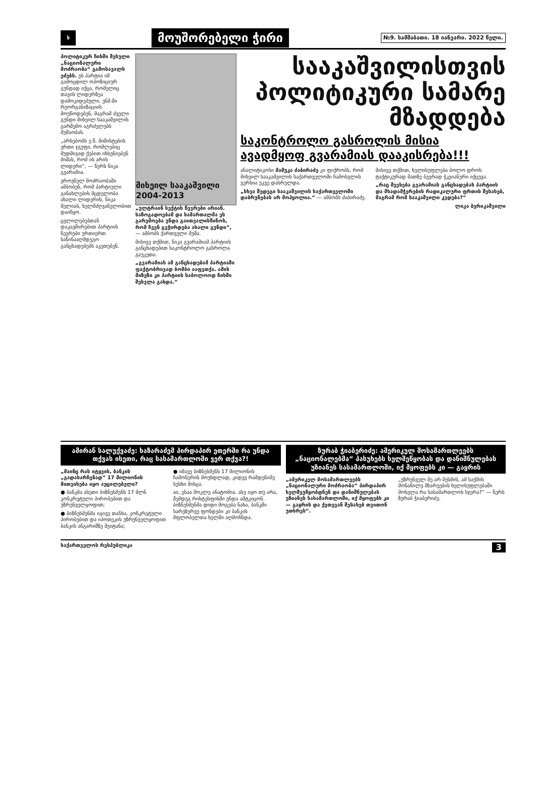ს
მოუშორებელი ჭირი
№9. სამშაბათი. 18 იანვარი. 2022 წელი.
პოლიტიკურ ჩიხში შესული „ნაციონალური მოძრაობა“ გამოსავალს ეძებს. ეს პარტია იმ გამოცდილ ოპოზიციურ გუნდად იქცა, რომელიც თავის ლიდერზეა დამოკიდებული. ენმ-ში რეორგანიზაციის მოუწოდებენ, მაგრამ ძველი გუნდი მიხეილ სააკაშვილის გარშემო აგრძელებს მუშაობას.
„არსებობს ე.წ. მიშისტების ერთი ჯგუფი, რომლებიც მუდმივად ქებით იხსენიებენ მიშას, რომ ის არის ლიდერი“, — წერს ნიკა გვარამია.
ეროვნულ მოძრაობაში ამბობენ, რომ პარტიული განახლების მცდელობა ახალი ლიდერის, ნიკა მელიას, ხელმძღვანელობით დაიწყო.
ცვლილებებთან დაკავშირებით პარტიის წევრები ურთიერთ საწინააღმდეგო განცხადებებს აკეთებენ.
მიხეილ სააკაშვილი 2004-2013
„ულტრაინ სექტის წევრები არიან. საზოგადოებამ და სამართალმა ეს გარემოება უნდა გაითვალისწინოს, რომ ჩვენ გვჭირდება ახალი გუნდი“, — ამბობს ქართველი მუშა.
მისივე თქმით, ნიკა გვარამიამ პარტიის განცხადებით საკონტროლო გასროლა გაუკეთა.
„გვარამიას ამ განცხადებამ პარტიაში ფაქტობრივად ბომბი ააფეთქა. ამის მიზეზი კი პარტიის საბოლოოდ ჩიხში შესვლა გახდა.“
სააკაშვილისთვის პოლიტიკური სამარე მზადდება
საკონტროლო გასროლის მისია ავადმყოფ გვარამიას დააკისრება!!!
ანალიტიკოსი მამუკა ძაბირაძე კი ფიქრობს, რომ მიხეილ სააკაშვილის საქართველოში ჩამოსვლის ვერსია უკვე დასრულდა.
„სხვა შედეგი სააკაშვილის საქართველოში დაბრუნებას არ მოჰყოლია.“ — ამბობს ძაბირაძე.
მისივე თქმით, ხელისუფლება ბოლო დროს ტაქტიკურად მათზე ბევრად ჭკვიანური იქცევა.
„რაც შეეხება გვარამიას განცხადებას პარტიის და მხადამჭერების რადიკალური ფრთის შესახებ, მაგრამ რომ სააკაშვილი კვდება?“
ლიკა ბერიკაშვილი
ამირან სალუქვაძე: ხაზარაძემ პირდაპირ ეთერში რა უნდა თქვას ისეთი, რაც სასამართლოში ვერ თქვა?!
„მაინც რას იტყვის, ბანკის „გადასარჩენად“ 17 მილიონის მითვისება იყო აუცილებელი?
● ბანკმა ასეთი ბიზნესმენს 17 მლნ კონკრეტული პირობებით და უზრუნველყოფით;
● ბიზნესმენმა იგივე თანხა, კონკრეტული პირობებით და იპოთეკის უზრუნველყოფით ბანკის ანგარიშზე შეიტანა;
● იმავე ბიზნესმენს 17 მილიონის ჩამონერის მოუხდლად, კიდევ რამდენიმე სესხი მისცა.
აი, ესაა მოკლე ანატომია. ასე იყო თუ არა, შემდეგ რისტესფისში უნდა ამტკიცონ. ბიზნესმენმა დიდი მოგება ნახა, ბანკში სარეზერვე ფონდები კი ბანკის მფლობელთა ხელში აღმოჩნდა.
ზურაბ ჭიაბერიძე: ამერიკულ მოსამართლეებს „ნაციონალებმა“ პასუხებს ხელშეწყობას და დანიშნულებას უზიანეს სასამართლოში, იქ მყოფებს კი — გაყრის
„ამერიკელ მოსამართლეებს „ნაციონალური მოძრაობა“ პირდაპირ ხელშეუწყობდნენ და დანიშნულებას უზიანეს სასამართლოში, იქ მყოფებს კი — გაყრის და ქეთევან შესახებ თვითონ უთხრეს“.
„უზრუნველ მე არ მესმის, ამ საქმის მონაწილე მხარეების ხელისუფლებაში მოსვლა რა სასამართლოს სჯერა?“ — წერს ზურაბ ჭიაბერიძე.
საქართველოს რესპუბლიკა 3